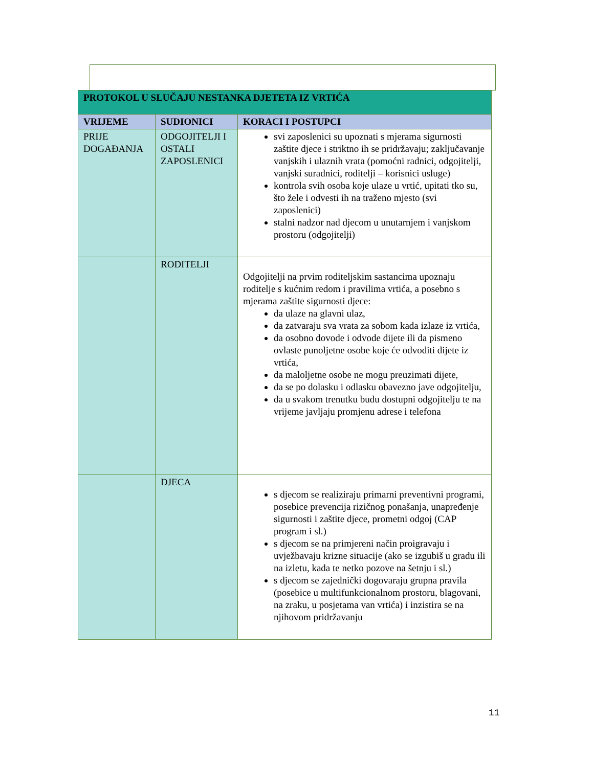| PROTOKOL U SLUČAJU NESTANKA DJETETA IZ VRTIĆA | | |
| --- | --- | --- |
| VRIJEME | SUDIONICI | KORACI I POSTUPCI |
| PRIJE DOGAĐANJA | ODGOJITELJI I OSTALI ZAPOSLENICI | svi zaposlenici su upoznati s mjerama sigurnosti zaštite djece i striktno ih se pridržavaju; zaključavanje vanjskih i ulaznih vrata (pomoćni radnici, odgojitelji, vanjski suradnici, roditelji – korisnici usluge) kontrola svih osoba koje ulaze u vrtić, upitati tko su, što žele i odvesti ih na traženo mjesto (svi zaposlenici) stalni nadzor nad djecom u unutarnjem i vanjskom prostoru (odgojitelji) |
| | RODITELJI | Odgojitelji na prvim roditeljskim sastancima upoznaju roditelje s kućnim redom i pravilima vrtića, a posebno s mjerama zaštite sigurnosti djece: da ulaze na glavni ulaz, da zatvaraju sva vrata za sobom kada izlaze iz vrtića, da osobno dovode i odvode dijete ili da pismeno ovlaste punoljetne osobe koje će odvoditi dijete iz vrtića, da maloljetne osobe ne mogu preuzimati dijete, da se po dolasku i odlasku obavezno jave odgojitelju, da u svakom trenutku budu dostupni odgojitelju te na vrijeme javljaju promjenu adrese i telefona |
| | DJECA | s djecom se realiziraju primarni preventivni programi, posebice prevencija rizičnog ponašanja, unapređenje sigurnosti i zaštite djece, prometni odgoj (CAP program i sl.) s djecom se na primjereni način proigravaju i uvježbavaju krizne situacije (ako se izgubiš u gradu ili na izletu, kada te netko pozove na šetnju i sl.) s djecom se zajednički dogovaraju grupna pravila (posebice u multifunkcionalnom prostoru, blagovani, na zraku, u posjetama van vrtića) i inzistira se na njihovom pridržavanju |
11